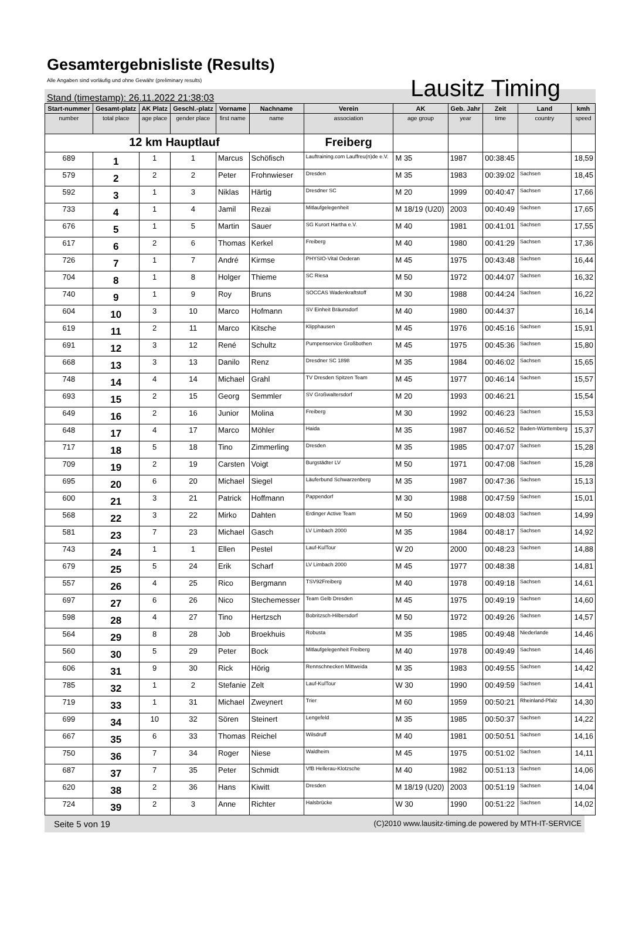Gesamtergebnisliste (Results)
Alle Angaben sind vorläufig und ohne Gewähr (preliminary results)
Lausitz Timing
Stand (timestamp): 26.11.2022 21:38:03
| Start-nummer | Gesamt-platz | AK Platz | Geschl.-platz | Vorname | Nachname | Verein | AK | Geb. Jahr | Zeit | Land | kmh |
| --- | --- | --- | --- | --- | --- | --- | --- | --- | --- | --- | --- |
| number | total place | age place | gender place | first name | name | association | age group | year | time | country | speed |
| 12 km Hauptlauf | | | | | | Freiberg | | | | | |
| 689 | 1 | 1 | 1 | Marcus | Schöfisch | Lauftraining.com Lauffreu(n)de e.V. | M 35 | 1987 | 00:38:45 | | 18,59 |
| 579 | 2 | 2 | 2 | Peter | Frohnwieser | Dresden | M 35 | 1983 | 00:39:02 | Sachsen | 18,45 |
| 592 | 3 | 1 | 3 | Niklas | Härtig | Dresdner SC | M 20 | 1999 | 00:40:47 | Sachsen | 17,66 |
| 733 | 4 | 1 | 4 | Jamil | Rezai | Mitlaufgelegenheit | M 18/19 (U20) | 2003 | 00:40:49 | Sachsen | 17,65 |
| 676 | 5 | 1 | 5 | Martin | Sauer | SG Kurort Hartha e.V. | M 40 | 1981 | 00:41:01 | Sachsen | 17,55 |
| 617 | 6 | 2 | 6 | Thomas | Kerkel | Freiberg | M 40 | 1980 | 00:41:29 | Sachsen | 17,36 |
| 726 | 7 | 1 | 7 | André | Kirmse | PHYSIO-Vital Oederan | M 45 | 1975 | 00:43:48 | Sachsen | 16,44 |
| 704 | 8 | 1 | 8 | Holger | Thieme | SC Riesa | M 50 | 1972 | 00:44:07 | Sachsen | 16,32 |
| 740 | 9 | 1 | 9 | Roy | Bruns | SOCCAS Wadenkraftstoff | M 30 | 1988 | 00:44:24 | Sachsen | 16,22 |
| 604 | 10 | 3 | 10 | Marco | Hofmann | SV Einheit Bräunsdorf | M 40 | 1980 | 00:44:37 | | 16,14 |
| 619 | 11 | 2 | 11 | Marco | Kitsche | Klipphausen | M 45 | 1976 | 00:45:16 | Sachsen | 15,91 |
| 691 | 12 | 3 | 12 | René | Schultz | Pumpenservice Großbothen | M 45 | 1975 | 00:45:36 | Sachsen | 15,80 |
| 668 | 13 | 3 | 13 | Danilo | Renz | Dresdner SC 1898 | M 35 | 1984 | 00:46:02 | Sachsen | 15,65 |
| 748 | 14 | 4 | 14 | Michael | Grahl | TV Dresden Spitzen Team | M 45 | 1977 | 00:46:14 | Sachsen | 15,57 |
| 693 | 15 | 2 | 15 | Georg | Semmler | SV Großwaltersdorf | M 20 | 1993 | 00:46:21 | | 15,54 |
| 649 | 16 | 2 | 16 | Junior | Molina | Freiberg | M 30 | 1992 | 00:46:23 | Sachsen | 15,53 |
| 648 | 17 | 4 | 17 | Marco | Möhler | Haida | M 35 | 1987 | 00:46:52 | Baden-Württemberg | 15,37 |
| 717 | 18 | 5 | 18 | Tino | Zimmerling | Dresden | M 35 | 1985 | 00:47:07 | Sachsen | 15,28 |
| 709 | 19 | 2 | 19 | Carsten | Voigt | Burgstädter LV | M 50 | 1971 | 00:47:08 | Sachsen | 15,28 |
| 695 | 20 | 6 | 20 | Michael | Siegel | Läuferbund Schwarzenberg | M 35 | 1987 | 00:47:36 | Sachsen | 15,13 |
| 600 | 21 | 3 | 21 | Patrick | Hoffmann | Pappendorf | M 30 | 1988 | 00:47:59 | Sachsen | 15,01 |
| 568 | 22 | 3 | 22 | Mirko | Dahten | Erdinger Active Team | M 50 | 1969 | 00:48:03 | Sachsen | 14,99 |
| 581 | 23 | 7 | 23 | Michael | Gasch | LV Limbach 2000 | M 35 | 1984 | 00:48:17 | Sachsen | 14,92 |
| 743 | 24 | 1 | 1 | Ellen | Pestel | Lauf-KulTour | W 20 | 2000 | 00:48:23 | Sachsen | 14,88 |
| 679 | 25 | 5 | 24 | Erik | Scharf | LV Limbach 2000 | M 45 | 1977 | 00:48:38 | | 14,81 |
| 557 | 26 | 4 | 25 | Rico | Bergmann | TSV92Freiberg | M 40 | 1978 | 00:49:18 | Sachsen | 14,61 |
| 697 | 27 | 6 | 26 | Nico | Stechemesser | Team Gelb Dresden | M 45 | 1975 | 00:49:19 | Sachsen | 14,60 |
| 598 | 28 | 4 | 27 | Tino | Hertzsch | Bobritzsch-Hilbersdorf | M 50 | 1972 | 00:49:26 | Sachsen | 14,57 |
| 564 | 29 | 8 | 28 | Job | Broekhuis | Robusta | M 35 | 1985 | 00:49:48 | Niederlande | 14,46 |
| 560 | 30 | 5 | 29 | Peter | Bock | Mitlaufgelegenheit Freiberg | M 40 | 1978 | 00:49:49 | Sachsen | 14,46 |
| 606 | 31 | 9 | 30 | Rick | Hörig | Rennschnecken Mittweida | M 35 | 1983 | 00:49:55 | Sachsen | 14,42 |
| 785 | 32 | 1 | 2 | Stefanie | Zelt | Lauf-KulTour | W 30 | 1990 | 00:49:59 | Sachsen | 14,41 |
| 719 | 33 | 1 | 31 | Michael | Zweynert | Trier | M 60 | 1959 | 00:50:21 | Rheinland-Pfalz | 14,30 |
| 699 | 34 | 10 | 32 | Sören | Steinert | Lengefeld | M 35 | 1985 | 00:50:37 | Sachsen | 14,22 |
| 667 | 35 | 6 | 33 | Thomas | Reichel | Wilsdruff | M 40 | 1981 | 00:50:51 | Sachsen | 14,16 |
| 750 | 36 | 7 | 34 | Roger | Niese | Waldheim | M 45 | 1975 | 00:51:02 | Sachsen | 14,11 |
| 687 | 37 | 7 | 35 | Peter | Schmidt | VfB Hellerau-Klotzsche | M 40 | 1982 | 00:51:13 | Sachsen | 14,06 |
| 620 | 38 | 2 | 36 | Hans | Kiwitt | Dresden | M 18/19 (U20) | 2003 | 00:51:19 | Sachsen | 14,04 |
| 724 | 39 | 2 | 3 | Anne | Richter | Halsbrücke | W 30 | 1990 | 00:51:22 | Sachsen | 14,02 |
Seite 5 von 19 (C)2010 www.lausitz-timing.de powered by MTH-IT-SERVICE